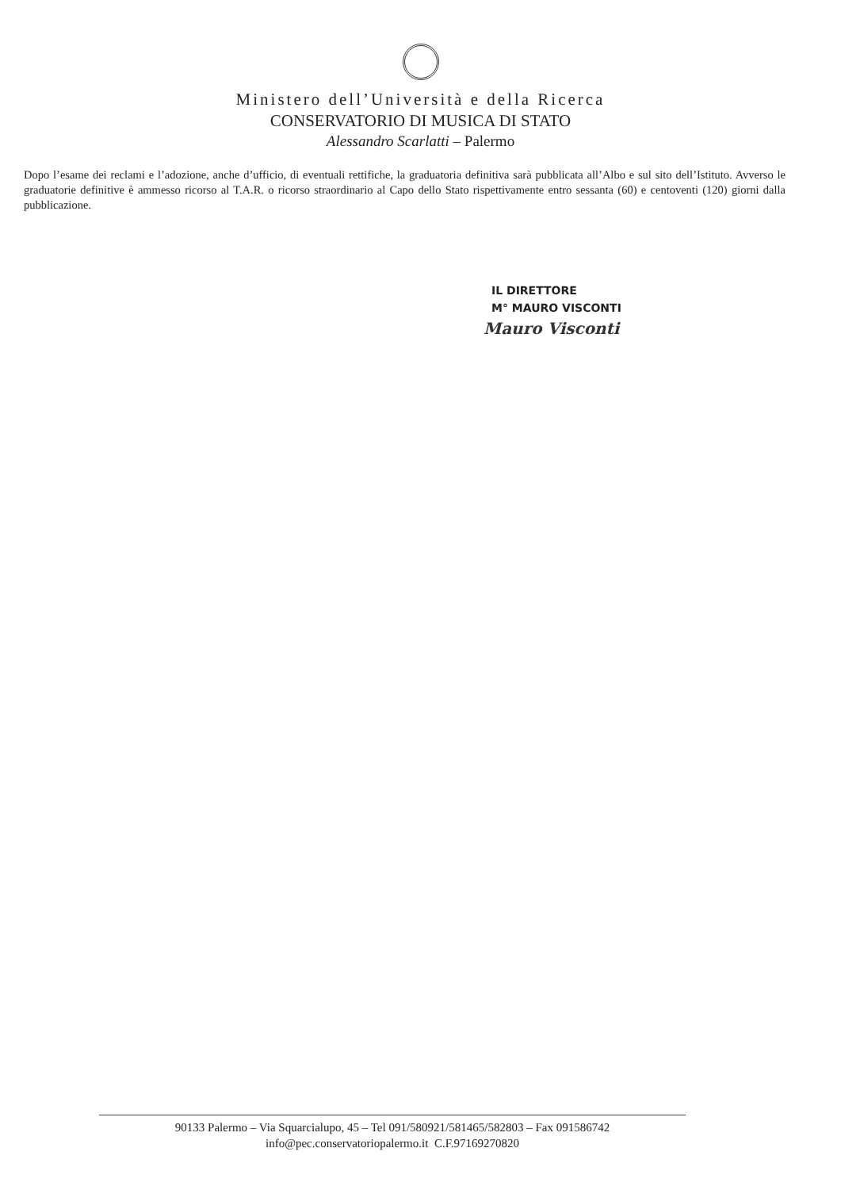Ministero dell’Università e della Ricerca
CONSERVATORIO DI MUSICA DI STATO
Alessandro Scarlatti – Palermo
Dopo l’esame dei reclami e l’adozione, anche d’ufficio, di eventuali rettifiche, la graduatoria definitiva sarà pubblicata all’Albo e sul sito dell’Istituto. Avverso le graduatorie definitive è ammesso ricorso al T.A.R. o ricorso straordinario al Capo dello Stato rispettivamente entro sessanta (60) e centoventi (120) giorni dalla pubblicazione.
IL DIRETTORE
M° MAURO VISCONTI
Mauro Visconti
90133 Palermo – Via Squarcialupo, 45 – Tel 091/580921/581465/582803 – Fax 091586742
info@pec.conservatoriopalermo.it C.F.97169270820